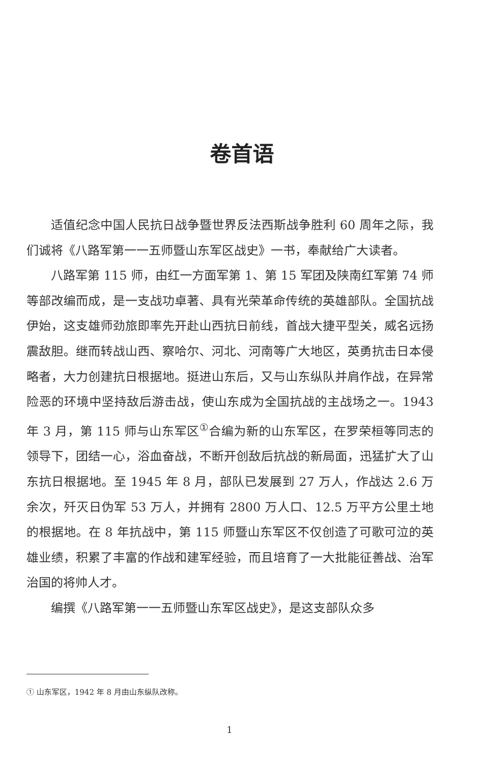卷首语
适值纪念中国人民抗日战争暨世界反法西斯战争胜利 60 周年之际，我们诚将《八路军第一一五师暨山东军区战史》一书，奉献给广大读者。
八路军第 115 师，由红一方面军第 1、第 15 军团及陕南红军第 74 师等部改编而成，是一支战功卓著、具有光荣革命传统的英雄部队。全国抗战伊始，这支雄师劲旅即率先开赴山西抗日前线，首战大捷平型关，威名远扬震敌胆。继而转战山西、察哈尔、河北、河南等广大地区，英勇抗击日本侵略者，大力创建抗日根据地。挺进山东后，又与山东纵队并肩作战，在异常险恶的环境中坚持敌后游击战，使山东成为全国抗战的主战场之一。1943 年 3 月，第 115 师与山东军区<sup>①</sup>合编为新的山东军区，在罗荣桓等同志的领导下，团结一心，浴血奋战，不断开创敌后抗战的新局面，迅猛扩大了山东抗日根据地。至 1945 年 8 月，部队已发展到 27 万人，作战达 2.6 万余次，歼灭日伪军 53 万人，并拥有 2800 万人口、12.5 万平方公里土地的根据地。在 8 年抗战中，第 115 师暨山东军区不仅创造了可歌可泣的英雄业绩，积累了丰富的作战和建军经验，而且培育了一大批能征善战、治军治国的将帅人才。
编撰《八路军第一一五师暨山东军区战史》，是这支部队众多
① 山东军区，1942 年 8 月由山东纵队改称。
1